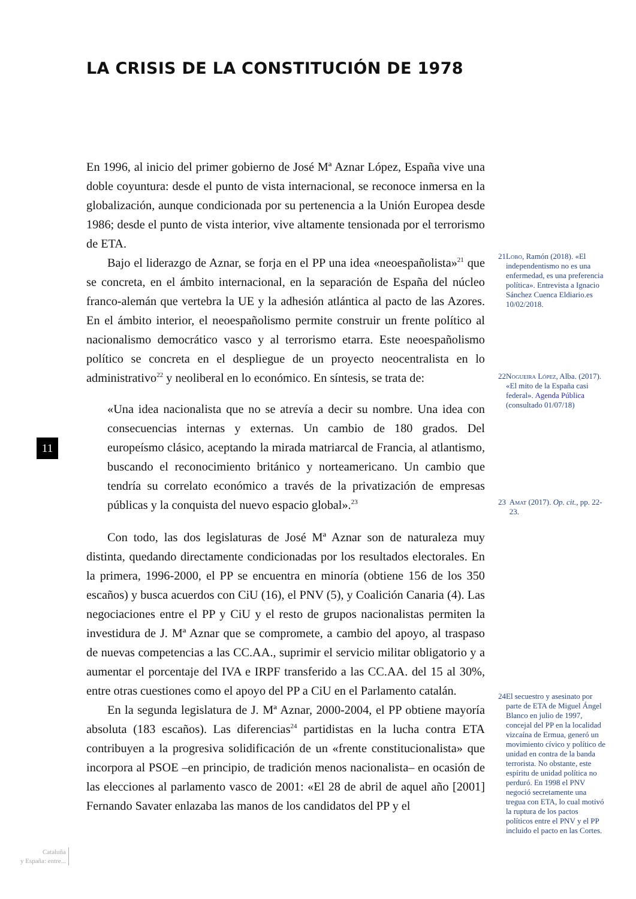LA CRISIS DE LA CONSTITUCIÓN DE 1978
En 1996, al inicio del primer gobierno de José Mª Aznar López, España vive una doble coyuntura: desde el punto de vista internacional, se reconoce inmersa en la globalización, aunque condicionada por su pertenencia a la Unión Europea desde 1986; desde el punto de vista interior, vive altamente tensionada por el terrorismo de ETA.
Bajo el liderazgo de Aznar, se forja en el PP una idea «neoespañolista»<sup>21</sup> que se concreta, en el ámbito internacional, en la separación de España del núcleo franco-alemán que vertebra la UE y la adhesión atlántica al pacto de las Azores. En el ámbito interior, el neoespañolismo permite construir un frente político al nacionalismo democrático vasco y al terrorismo etarra. Este neoespañolismo político se concreta en el despliegue de un proyecto neocentralista en lo administrativo<sup>22</sup> y neoliberal en lo económico. En síntesis, se trata de:
«Una idea nacionalista que no se atrevía a decir su nombre. Una idea con consecuencias internas y externas. Un cambio de 180 grados. Del europeísmo clásico, aceptando la mirada matriarcal de Francia, al atlantismo, buscando el reconocimiento británico y norteamericano. Un cambio que tendría su correlato económico a través de la privatización de empresas públicas y la conquista del nuevo espacio global».<sup>23</sup>
Con todo, las dos legislaturas de José Mª Aznar son de naturaleza muy distinta, quedando directamente condicionadas por los resultados electorales. En la primera, 1996-2000, el PP se encuentra en minoría (obtiene 156 de los 350 escaños) y busca acuerdos con CiU (16), el PNV (5), y Coalición Canaria (4). Las negociaciones entre el PP y CiU y el resto de grupos nacionalistas permiten la investidura de J. Mª Aznar que se compromete, a cambio del apoyo, al traspaso de nuevas competencias a las CC.AA., suprimir el servicio militar obligatorio y a aumentar el porcentaje del IVA e IRPF transferido a las CC.AA. del 15 al 30%, entre otras cuestiones como el apoyo del PP a CiU en el Parlamento catalán.
En la segunda legislatura de J. Mª Aznar, 2000-2004, el PP obtiene mayoría absoluta (183 escaños). Las diferencias<sup>24</sup> partidistas en la lucha contra ETA contribuyen a la progresiva solidificación de un «frente constitucionalista» que incorpora al PSOE –en principio, de tradición menos nacionalista– en ocasión de las elecciones al parlamento vasco de 2001: «El 28 de abril de aquel año [2001] Fernando Savater enlazaba las manos de los candidatos del PP y el
21 Lobo, Ramón (2018). «El independentismo no es una enfermedad, es una preferencia política». Entrevista a Ignacio Sánchez Cuenca Eldiario.es 10/02/2018.
22 Nogueira López, Alba. (2017). «El mito de la España casi federal». Agenda Pública (consultado 01/07/18)
23 Amat (2017). Op. cit., pp. 22-23.
24 El secuestro y asesinato por parte de ETA de Miguel Ángel Blanco en julio de 1997, concejal del PP en la localidad vizcaína de Ermua, generó un movimiento cívico y político de unidad en contra de la banda terrorista. No obstante, este espíritu de unidad política no perduró. En 1998 el PNV negoció secretamente una tregua con ETA, lo cual motivó la ruptura de los pactos políticos entre el PNV y el PP incluido el pacto en las Cortes.
11
Cataluña
y España: entre...